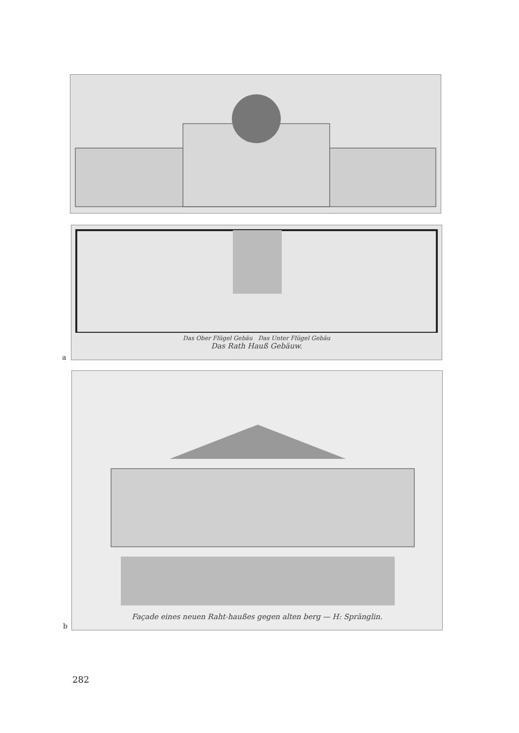Das Ober Flügel Gebäu Das Unter Flügel Gebäu
Das Rath Hauß Gebäuw.
a
Façade eines neuen Raht-haußes gegen alten berg — H: Spränglin.
b
282